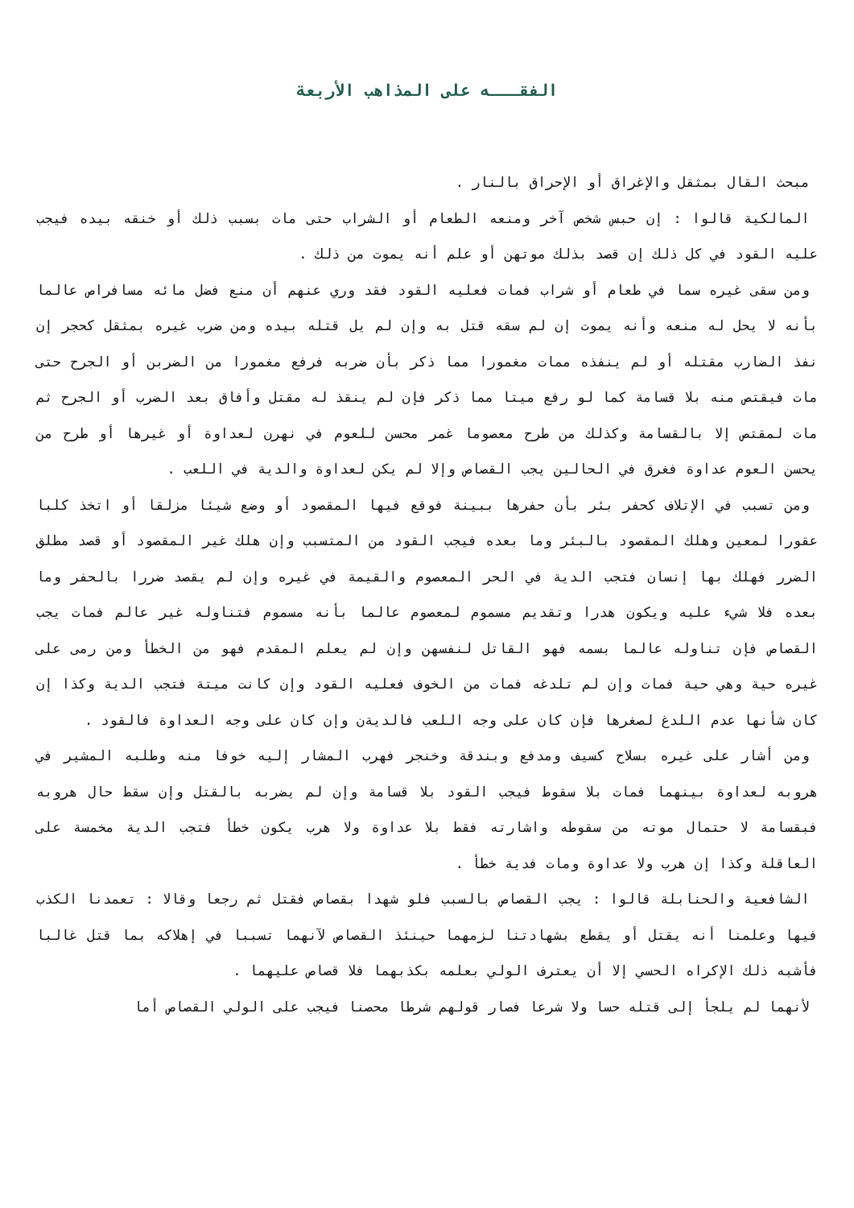الفقـــه على المذاهب الأربعة
مبحث القال بمثقل والإغراق أو الإحراق بالنار .
المالكية قالوا : إن حبس شخص آخر ومنعه الطعام أو الشراب حتى مات بسبب ذلك أو خنقه بيده فيجب عليه القود في كل ذلك إن قصد بذلك موتهن أو علم أنه يموت من ذلك .
ومن سقى غيره سما في طعام أو شراب فمات فعليه القود فقد وري عنهم أن منع فضل مائه مسافراص عالما بأنه لا يحل له منعه وأنه يموت إن لم سقه قتل به وإن لم يل قتله بيده ومن ضرب غيره بمثقل كحجر إن نفذ الضارب مقتله أو لم ينفذه ممات مغمورا مما ذكر بأن ضربه فرفع مغمورا من الضربن أو الجرح حتى مات فيقتص منه بلا قسامة كما لو رفع ميتا مما ذكر فإن لم ينقذ له مقتل وأفاق بعد الضرب أو الجرح ثم مات لمقتص إلا بالقسامة وكذلك من طرح معصوما غمر محسن للعوم في نهرن لعداوة أو غيرها أو طرح من يحسن العوم عداوة فغرق في الحالين يجب القصاص وإلا لم يكن لعداوة والدية في اللعب .
ومن تسبب في الإتلاف كحفر بئر بأن حفرها ببينة فوقع فيها المقصود أو وضع شيئا مزلقا أو اتخذ كلبا عقورا لمعين وهلك المقصود بالبئر وما بعده فيجب القود من المتسبب وإن هلك غير المقصود أو قصد مطلق الضرر فهلك بها إنسان فتجب الدية في الحر المعصوم والقيمة في غيره وإن لم يقصد ضررا بالحفر وما بعده فلا شيء عليه ويكون هدرا وتقديم مسموم لمعصوم عالما بأنه مسموم فتناوله غير عالم فمات يجب القصاص فإن تناوله عالما بسمه فهو القاتل لنفسهن وإن لم يعلم المقدم فهو من الخطأ ومن رمى على غيره حية وهي حية فمات وإن لم تلدغه فمات من الخوف فعليه القود وإن كانت ميتة فتجب الدية وكذا إن كان شأنها عدم اللدغ لصغرها فإن كان على وجه اللعب فالديةن وإن كان على وجه العداوة فالقود .
ومن أشار على غيره بسلاح كسيف ومدفع وبندقة وخنجر فهرب المشار إليه خوفا منه وطلبه المشير في هروبه لعداوة بينهما فمات بلا سقوط فيجب القود بلا قسامة وإن لم يضربه بالقتل وإن سقط حال هروبه فبقسامة لا حتمال موته من سقوطه واشارته فقط بلا عداوة ولا هرب يكون خطأ فتجب الدية مخمسة على العاقلة وكذا إن هرب ولا عداوة ومات فدية خطأ .
الشافعية والحنابلة قالوا : يجب القصاص بالسبب فلو شهدا بقصاص فقتل ثم رجعا وقالا : تعمدنا الكذب فيها وعلمنا أنه يقتل أو يقطع بشهادتنا لزمهما حينئذ القصاص لآنهما تسببا في إهلاكه بما قتل غالبا فأشبه ذلك الإكراه الحسي إلا أن يعترف الولي بعلمه بكذبهما فلا قصاص عليهما .
لأنهما لم يلجأ إلى قتله حسا ولا شرعا فصار قولهم شرطا محصنا فيجب على الولي القصاص أما